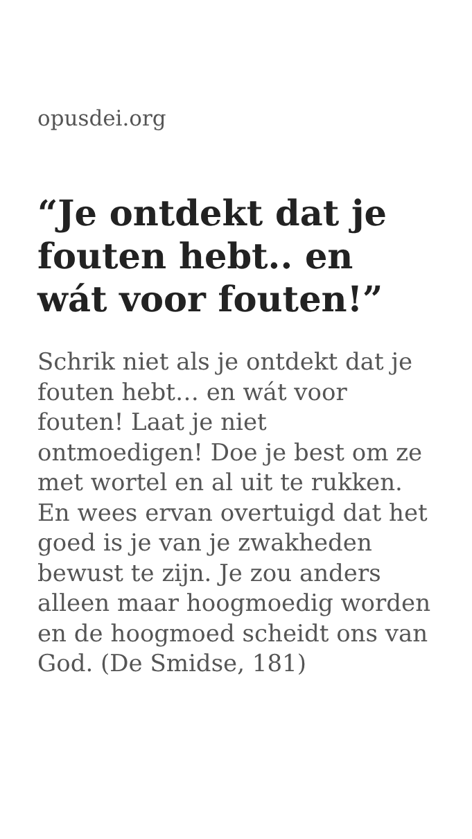opusdei.org
“Je ontdekt dat je fouten hebt.. en wát voor fouten!”
Schrik niet als je ontdekt dat je fouten hebt… en wát voor fouten! Laat je niet ontmoedigen! Doe je best om ze met wortel en al uit te rukken. En wees ervan overtuigd dat het goed is je van je zwakheden bewust te zijn. Je zou anders alleen maar hoogmoedig worden en de hoogmoed scheidt ons van God. (De Smidse, 181)